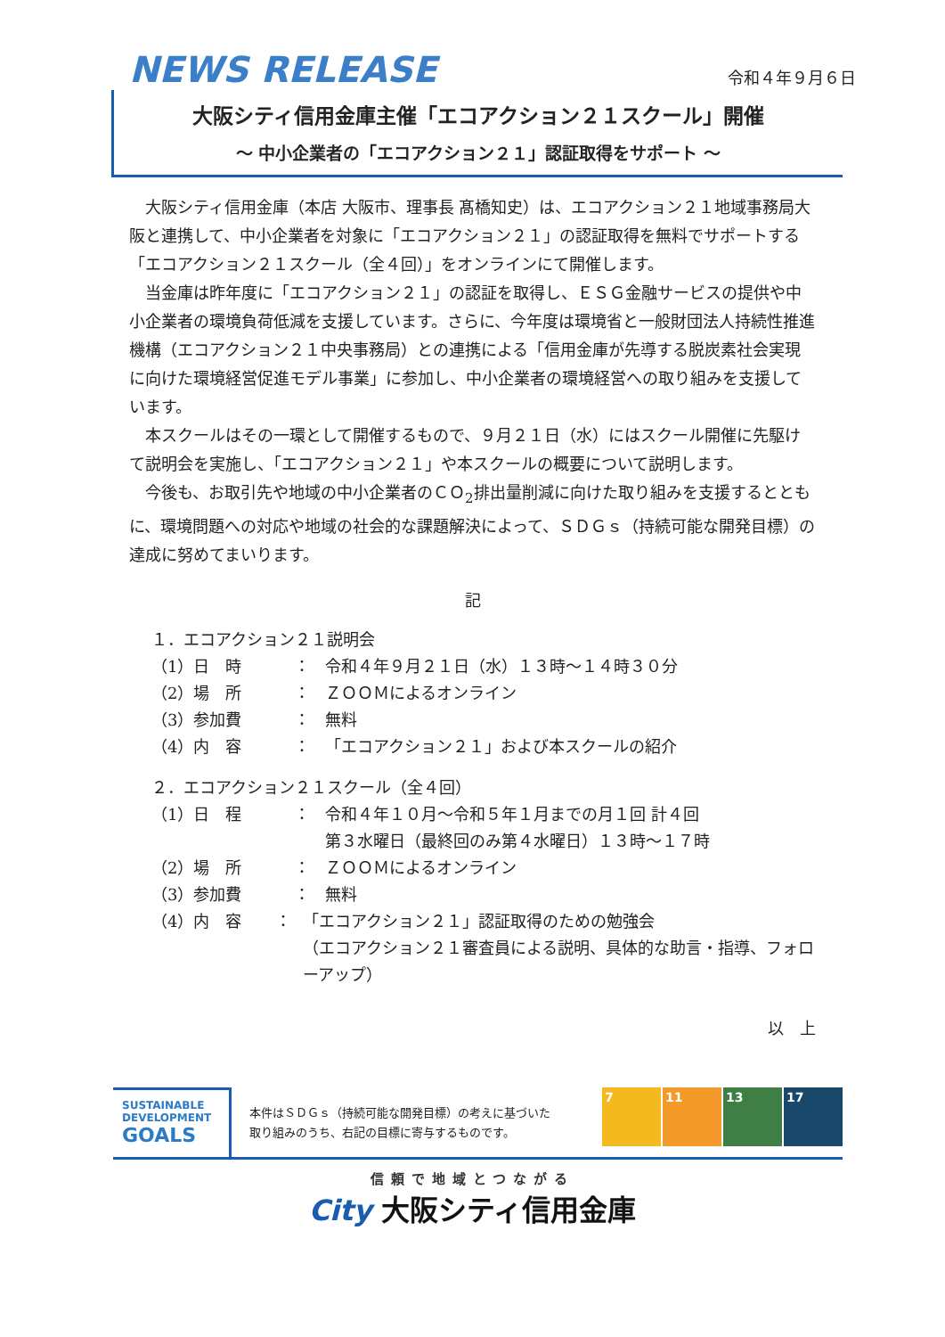NEWS RELEASE
令和４年９月６日
大阪シティ信用金庫主催「エコアクション２１スクール」開催
～ 中小企業者の「エコアクション２１」認証取得をサポート ～
大阪シティ信用金庫（本店 大阪市、理事長 髙橋知史）は、エコアクション２１地域事務局大阪と連携して、中小企業者を対象に「エコアクション２１」の認証取得を無料でサポートする「エコアクション２１スクール（全４回）」をオンラインにて開催します。
当金庫は昨年度に「エコアクション２１」の認証を取得し、ＥＳＧ金融サービスの提供や中小企業者の環境負荷低減を支援しています。さらに、今年度は環境省と一般財団法人持続性推進機構（エコアクション２１中央事務局）との連携による「信用金庫が先導する脱炭素社会実現に向けた環境経営促進モデル事業」に参加し、中小企業者の環境経営への取り組みを支援しています。
本スクールはその一環として開催するもので、９月２１日（水）にはスクール開催に先駆けて説明会を実施し、「エコアクション２１」や本スクールの概要について説明します。
今後も、お取引先や地域の中小企業者のＣＯ<sub>2</sub>排出量削減に向けた取り組みを支援するとともに、環境問題への対応や地域の社会的な課題解決によって、ＳＤＧｓ（持続可能な開発目標）の達成に努めてまいります。
記
１．エコアクション２１説明会
（1）日　時 ： 令和４年９月２１日（水）１３時～１４時３０分
（2）場　所 ： ＺＯＯＭによるオンライン
（3）参加費 ： 無料
（4）内　容 ： 「エコアクション２１」および本スクールの紹介
２．エコアクション２１スクール（全４回）
（1）日　程 ： 令和４年１０月～令和５年１月までの月１回 計４回
第３水曜日（最終回のみ第４水曜日）１３時～１７時
（2）場　所 ： ＺＯＯＭによるオンライン
（3）参加費 ： 無料
（4）内　容 ： 「エコアクション２１」認証取得のための勉強会
（エコアクション２１審査員による説明、具体的な助言・指導、フォローアップ）
以　上
SUSTAINABLE DEVELOPMENT GOALS
本件はＳＤＧｓ（持続可能な開発目標）の考えに基づいた
取り組みのうち、右記の目標に寄与するものです。
7 11 13 17
信頼で地域とつながる
City 大阪シティ信用金庫